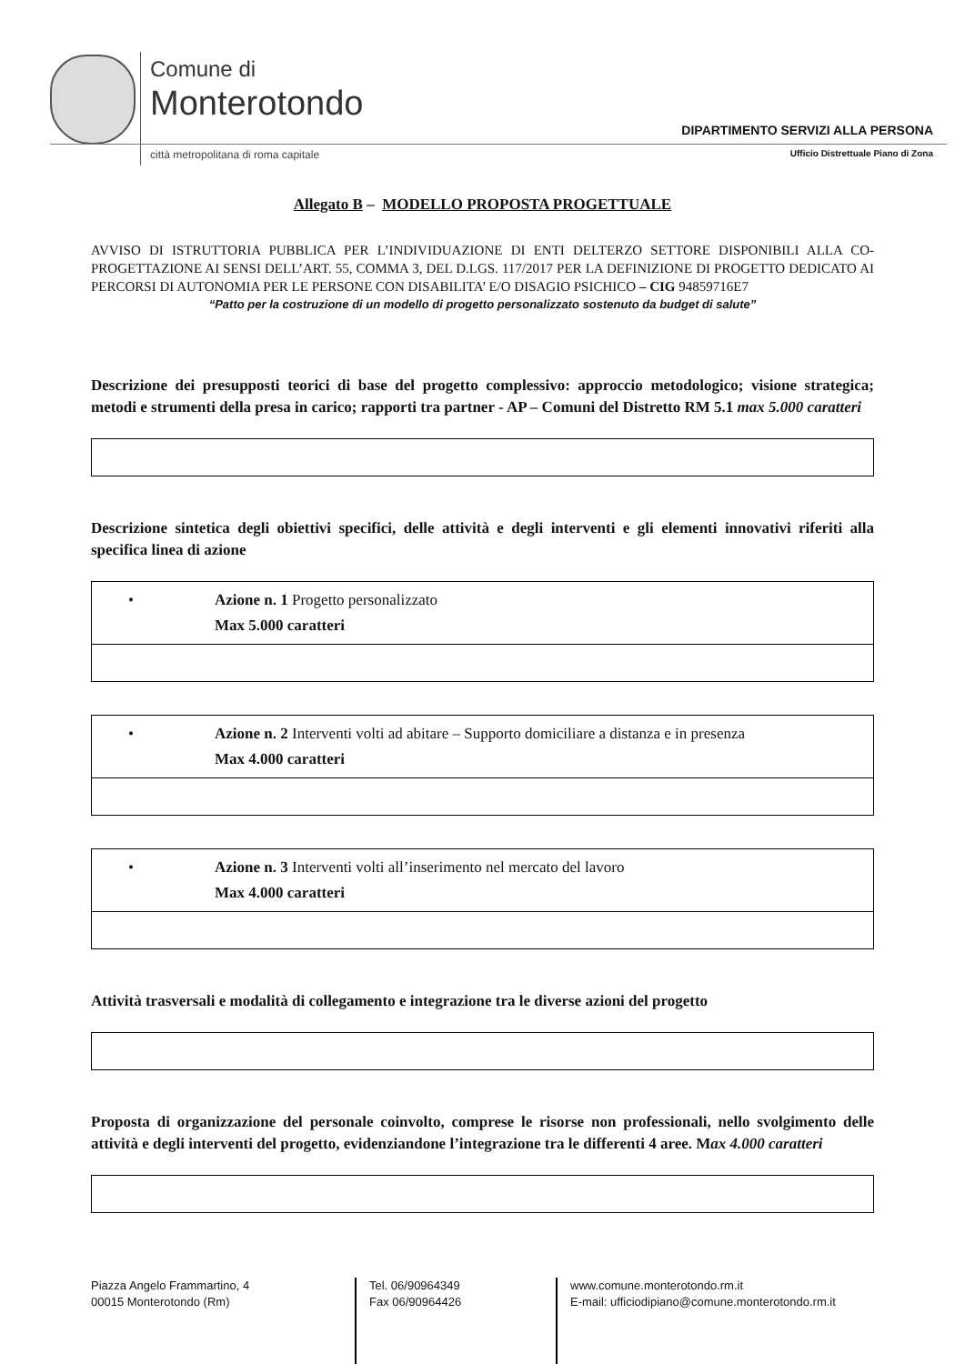Comune di
Monterotondo
città metropolitana di roma capitale
DIPARTIMENTO SERVIZI ALLA PERSONA
Ufficio Distrettuale Piano di Zona
Allegato B – MODELLO PROPOSTA PROGETTUALE
AVVISO DI ISTRUTTORIA PUBBLICA PER L’INDIVIDUAZIONE DI ENTI DELTERZO SETTORE DISPONIBILI ALLA CO-PROGETTAZIONE AI SENSI DELL’ART. 55, COMMA 3, DEL D.LGS. 117/2017 PER LA DEFINIZIONE DI PROGETTO DEDICATO AI PERCORSI DI AUTONOMIA PER LE PERSONE CON DISABILITA’ E/O DISAGIO PSICHICO – CIG 94859716E7
“Patto per la costruzione di un modello di progetto personalizzato sostenuto da budget di salute”
Descrizione dei presupposti teorici di base del progetto complessivo: approccio metodologico; visione strategica; metodi e strumenti della presa in carico; rapporti tra partner - AP – Comuni del Distretto RM 5.1 max 5.000 caratteri
Descrizione sintetica degli obiettivi specifici, delle attività e degli interventi e gli elementi innovativi riferiti alla specifica linea di azione
| • Azione n. 1 Progetto personalizzato Max 5.000 caratteri |
| • Azione n. 2 Interventi volti ad abitare – Supporto domiciliare a distanza e in presenza Max 4.000 caratteri |
| • Azione n. 3 Interventi volti all’inserimento nel mercato del lavoro Max 4.000 caratteri |
Attività trasversali e modalità di collegamento e integrazione tra le diverse azioni del progetto
Proposta di organizzazione del personale coinvolto, comprese le risorse non professionali, nello svolgimento delle attività e degli interventi del progetto, evidenziandone l’integrazione tra le differenti 4 aree. Max 4.000 caratteri
Piazza Angelo Frammartino, 4
00015 Monterotondo (Rm)
Tel. 06/90964349
Fax 06/90964426
www.comune.monterotondo.rm.it
E-mail: ufficiodipiano@comune.monterotondo.rm.it